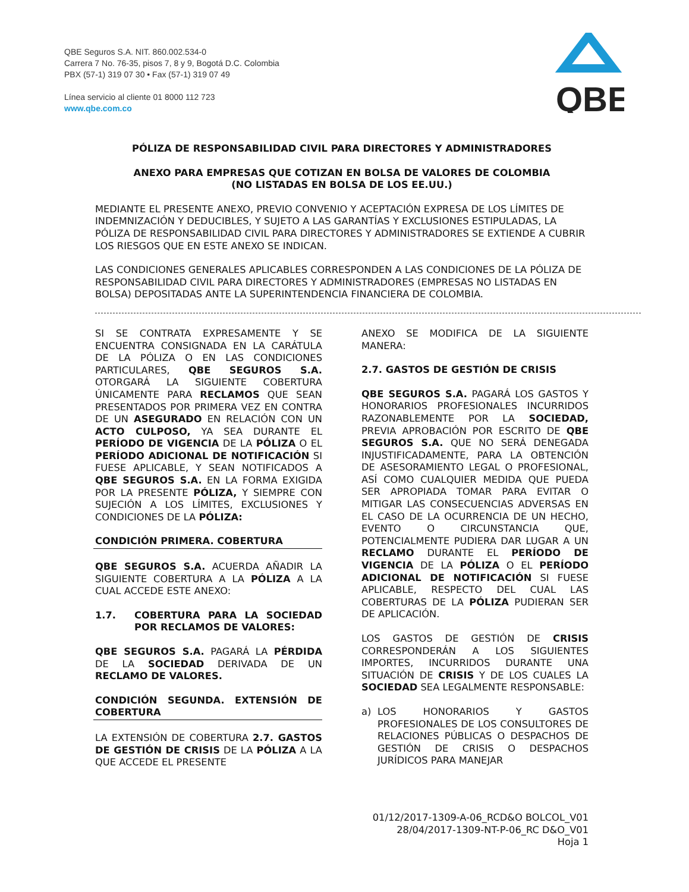QBE Seguros S.A. NIT. 860.002.534-0
Carrera 7 No. 76-35, pisos 7, 8 y 9, Bogotá D.C. Colombia
PBX (57-1) 319 07 30 • Fax (57-1) 319 07 49
Línea servicio al cliente 01 8000 112 723
www.qbe.com.co
QBE
PÓLIZA DE RESPONSABILIDAD CIVIL PARA DIRECTORES Y ADMINISTRADORES
ANEXO PARA EMPRESAS QUE COTIZAN EN BOLSA DE VALORES DE COLOMBIA
(NO LISTADAS EN BOLSA DE LOS EE.UU.)
MEDIANTE EL PRESENTE ANEXO, PREVIO CONVENIO Y ACEPTACIÓN EXPRESA DE LOS LÍMITES DE INDEMNIZACIÓN Y DEDUCIBLES, Y SUJETO A LAS GARANTÍAS Y EXCLUSIONES ESTIPULADAS, LA PÓLIZA DE RESPONSABILIDAD CIVIL PARA DIRECTORES Y ADMINISTRADORES SE EXTIENDE A CUBRIR LOS RIESGOS QUE EN ESTE ANEXO SE INDICAN.
LAS CONDICIONES GENERALES APLICABLES CORRESPONDEN A LAS CONDICIONES DE LA PÓLIZA DE RESPONSABILIDAD CIVIL PARA DIRECTORES Y ADMINISTRADORES (EMPRESAS NO LISTADAS EN BOLSA) DEPOSITADAS ANTE LA SUPERINTENDENCIA FINANCIERA DE COLOMBIA.
SI SE CONTRATA EXPRESAMENTE Y SE ENCUENTRA CONSIGNADA EN LA CARÁTULA DE LA PÓLIZA O EN LAS CONDICIONES PARTICULARES, QBE SEGUROS S.A. OTORGARÁ LA SIGUIENTE COBERTURA ÚNICAMENTE PARA RECLAMOS QUE SEAN PRESENTADOS POR PRIMERA VEZ EN CONTRA DE UN ASEGURADO EN RELACIÓN CON UN ACTO CULPOSO, YA SEA DURANTE EL PERÍODO DE VIGENCIA DE LA PÓLIZA O EL PERÍODO ADICIONAL DE NOTIFICACIÓN SI FUESE APLICABLE, Y SEAN NOTIFICADOS A QBE SEGUROS S.A. EN LA FORMA EXIGIDA POR LA PRESENTE PÓLIZA, Y SIEMPRE CON SUJECIÓN A LOS LÍMITES, EXCLUSIONES Y CONDICIONES DE LA PÓLIZA:
CONDICIÓN PRIMERA. COBERTURA
QBE SEGUROS S.A. ACUERDA AÑADIR LA SIGUIENTE COBERTURA A LA PÓLIZA A LA CUAL ACCEDE ESTE ANEXO:
1.7. COBERTURA PARA LA SOCIEDAD POR RECLAMOS DE VALORES:
QBE SEGUROS S.A. PAGARÁ LA PÉRDIDA DE LA SOCIEDAD DERIVADA DE UN RECLAMO DE VALORES.
CONDICIÓN SEGUNDA. EXTENSIÓN DE COBERTURA
LA EXTENSIÓN DE COBERTURA 2.7. GASTOS DE GESTIÓN DE CRISIS DE LA PÓLIZA A LA QUE ACCEDE EL PRESENTE
ANEXO SE MODIFICA DE LA SIGUIENTE MANERA:
2.7. GASTOS DE GESTIÓN DE CRISIS
QBE SEGUROS S.A. PAGARÁ LOS GASTOS Y HONORARIOS PROFESIONALES INCURRIDOS RAZONABLEMENTE POR LA SOCIEDAD, PREVIA APROBACIÓN POR ESCRITO DE QBE SEGUROS S.A. QUE NO SERÁ DENEGADA INJUSTIFICADAMENTE, PARA LA OBTENCIÓN DE ASESORAMIENTO LEGAL O PROFESIONAL, ASÍ COMO CUALQUIER MEDIDA QUE PUEDA SER APROPIADA TOMAR PARA EVITAR O MITIGAR LAS CONSECUENCIAS ADVERSAS EN EL CASO DE LA OCURRENCIA DE UN HECHO, EVENTO O CIRCUNSTANCIA QUE, POTENCIALMENTE PUDIERA DAR LUGAR A UN RECLAMO DURANTE EL PERÍODO DE VIGENCIA DE LA PÓLIZA O EL PERÍODO ADICIONAL DE NOTIFICACIÓN SI FUESE APLICABLE, RESPECTO DEL CUAL LAS COBERTURAS DE LA PÓLIZA PUDIERAN SER DE APLICACIÓN.
LOS GASTOS DE GESTIÓN DE CRISIS CORRESPONDERÁN A LOS SIGUIENTES IMPORTES, INCURRIDOS DURANTE UNA SITUACIÓN DE CRISIS Y DE LOS CUALES LA SOCIEDAD SEA LEGALMENTE RESPONSABLE:
a) LOS HONORARIOS Y GASTOS PROFESIONALES DE LOS CONSULTORES DE RELACIONES PÚBLICAS O DESPACHOS DE GESTIÓN DE CRISIS O DESPACHOS JURÍDICOS PARA MANEJAR
01/12/2017-1309-A-06_RCD&O BOLCOL_V01
28/04/2017-1309-NT-P-06_RC D&O_V01
Hoja 1